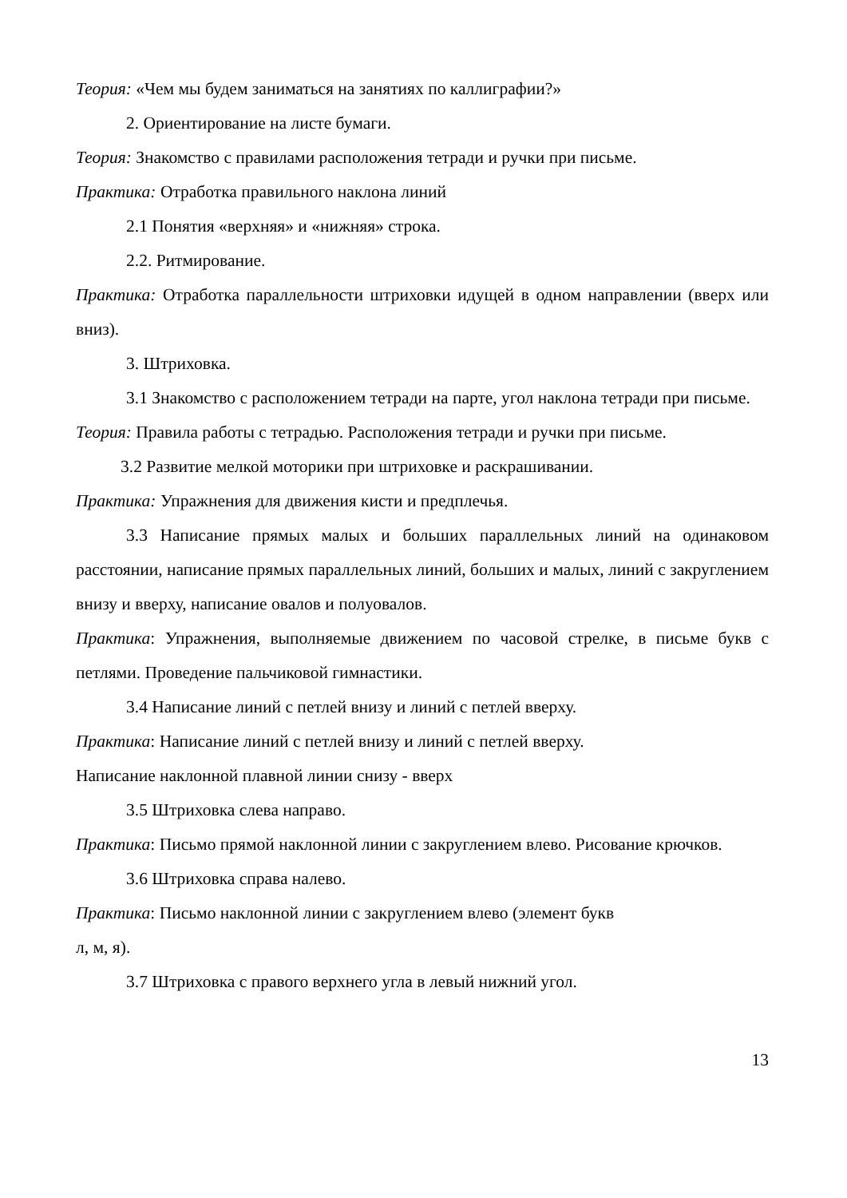Теория: «Чем мы будем заниматься на занятиях по каллиграфии?»
2. Ориентирование на листе бумаги.
Теория: Знакомство с правилами расположения тетради и ручки при письме.
Практика: Отработка правильного наклона линий
2.1 Понятия «верхняя» и «нижняя» строка.
2.2. Ритмирование.
Практика: Отработка параллельности штриховки идущей в одном направлении (вверх или вниз).
3. Штриховка.
3.1 Знакомство с расположением тетради на парте, угол наклона тетради при письме.
Теория: Правила работы с тетрадью. Расположения тетради и ручки при письме.
3.2 Развитие мелкой моторики при штриховке и раскрашивании.
Практика: Упражнения для движения кисти и предплечья.
3.3 Написание прямых малых и больших параллельных линий на одинаковом расстоянии, написание прямых параллельных линий, больших и малых, линий с закруглением внизу и вверху, написание овалов и полуовалов.
Практика: Упражнения, выполняемые движением по часовой стрелке, в письме букв с петлями. Проведение пальчиковой гимнастики.
3.4 Написание линий с петлей внизу и линий с петлей вверху.
Практика: Написание линий с петлей внизу и линий с петлей вверху.
Написание наклонной плавной линии снизу - вверх
3.5 Штриховка слева направо.
Практика: Письмо прямой наклонной линии с закруглением влево. Рисование крючков.
3.6 Штриховка справа налево.
Практика: Письмо наклонной линии с закруглением влево (элемент букв
л, м, я).
3.7 Штриховка с правого верхнего угла в левый нижний угол.
13